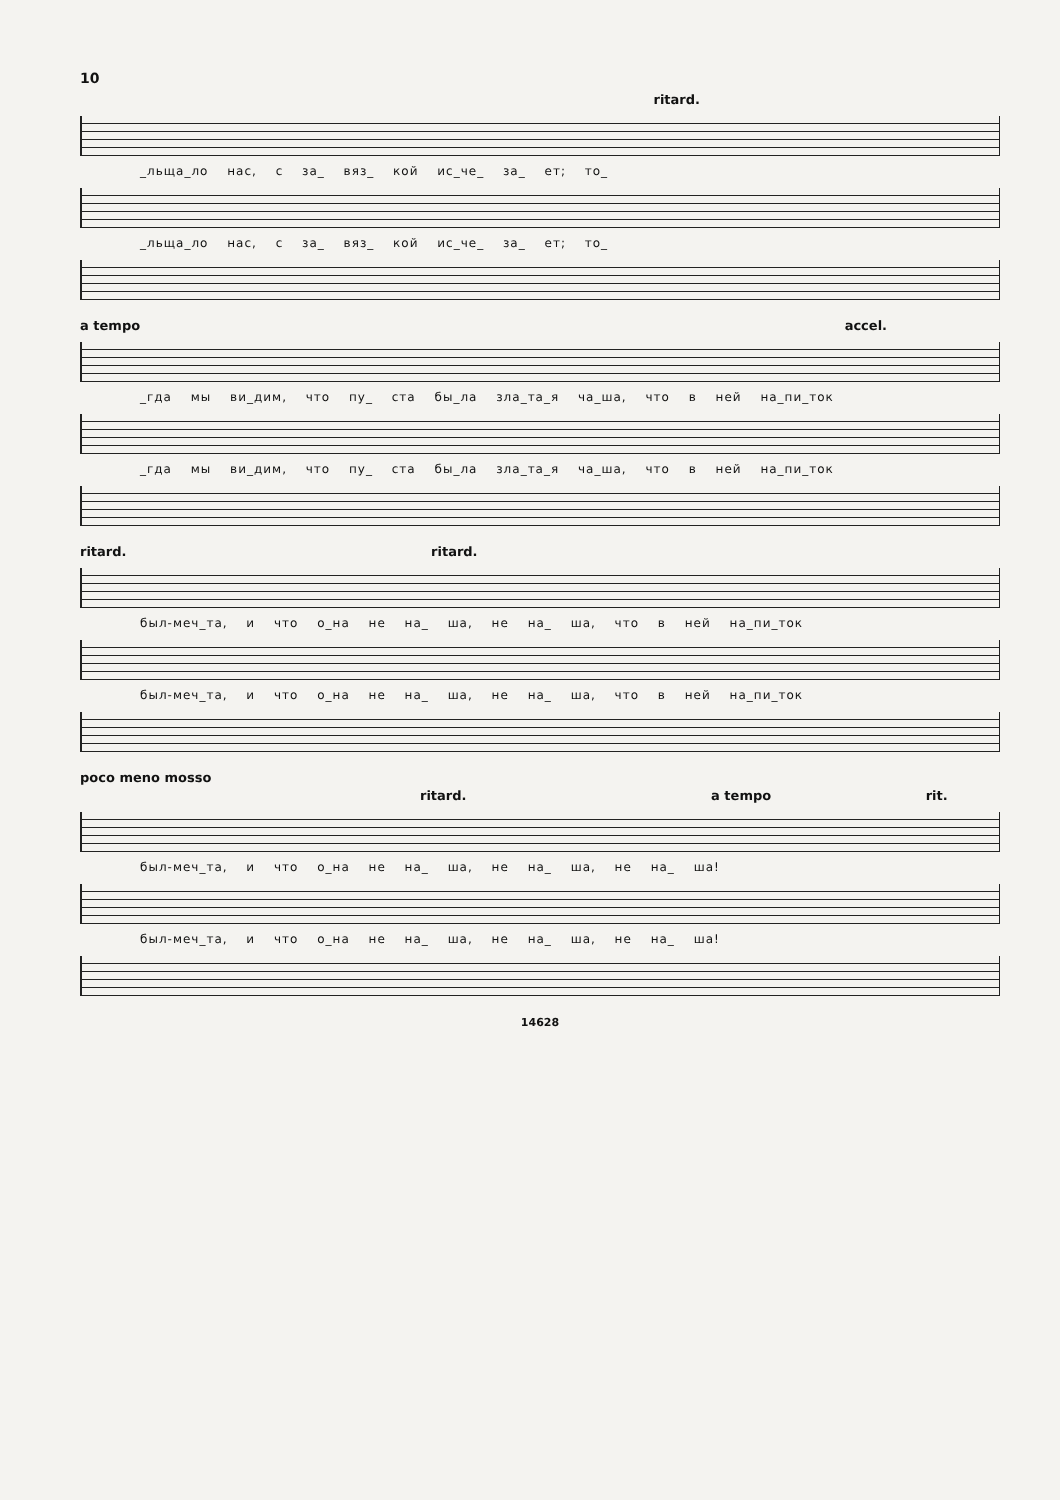10
ritard.
_льща_ло нас, с за_ вяз_ кой ис_че_ за_ ет; то_
_льща_ло нас, с за_ вяз_ кой ис_че_ за_ ет; то_
a tempo accel.
_гда мы ви_дим, что пу_ ста бы_ла зла_та_я ча_ша, что в ней на_пи_ток
_гда мы ви_дим, что пу_ ста бы_ла зла_та_я ча_ша, что в ней на_пи_ток
ritard. ritard.
был-меч_та, и что о_на не на_ ша, не на_ ша, что в ней на_пи_ток
был-меч_та, и что о_на не на_ ша, не на_ ша, что в ней на_пи_ток
poco meno mosso
ritard. a tempo rit.
был-меч_та, и что о_на не на_ ша, не на_ ша, не на_ ша!
был-меч_та, и что о_на не на_ ша, не на_ ша, не на_ ша!
14628